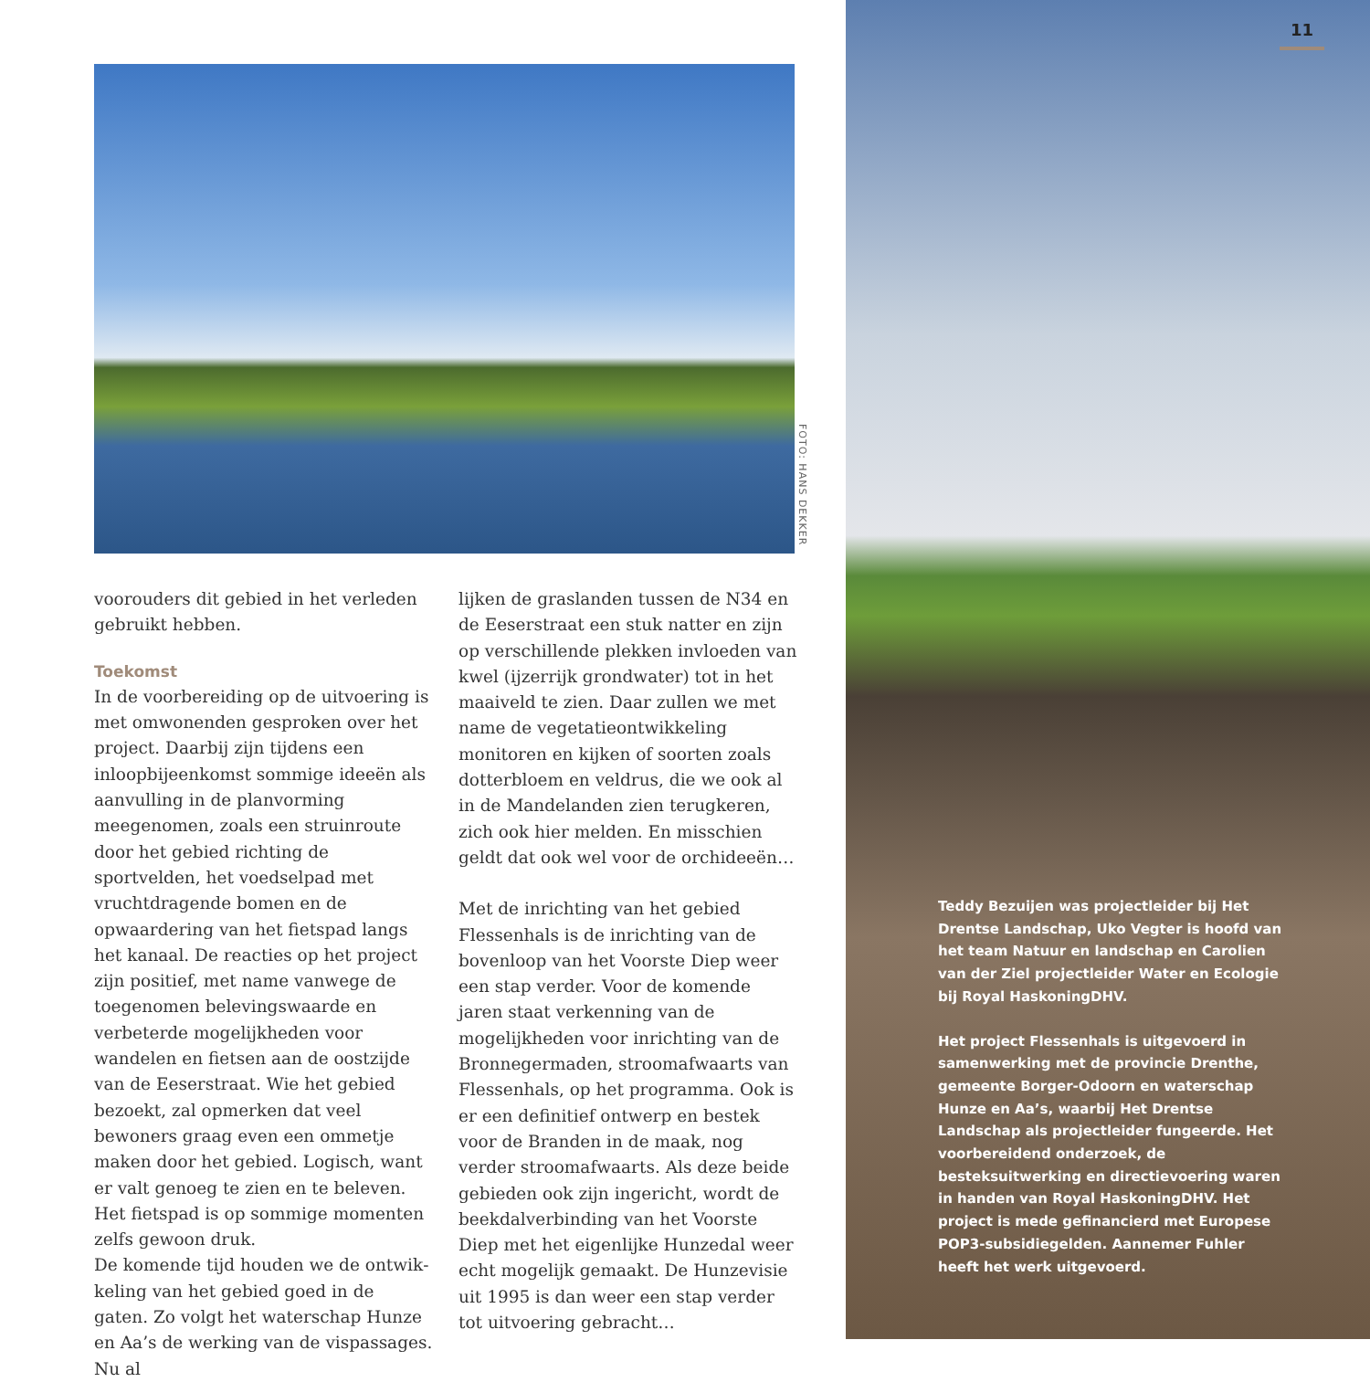FOTO: HANS DEKKER
voorouders dit gebied in het verleden gebruikt hebben.
Toekomst
In de voorbereiding op de uitvoering is met omwonenden gesproken over het project. Daarbij zijn tijdens een inloopbij­eenkomst sommige ideeën als aanvulling in de planvorming meegenomen, zoals een struinroute door het gebied richting de sportvelden, het voedselpad met vruchtdragende bomen en de opwaarde­ring van het fietspad langs het kanaal. De reacties op het project zijn positief, met name vanwege de toegenomen belevings­waarde en verbeterde mogelijkheden voor wandelen en fietsen aan de oostzijde van de Eeserstraat. Wie het gebied bezoekt, zal opmerken dat veel bewoners graag even een ommetje maken door het gebied. Logisch, want er valt genoeg te zien en te beleven. Het fietspad is op sommige momenten zelfs gewoon druk.
De komende tijd houden we de ontwik­keling van het gebied goed in de gaten. Zo volgt het waterschap Hunze en Aa’s de werking van de vispassages. Nu al
lijken de graslanden tussen de N34 en de Eeserstraat een stuk natter en zijn op verschillende plekken invloeden van kwel (ijzerrijk grondwater) tot in het maaiveld te zien. Daar zullen we met name de vegetatieontwikkeling monitoren en kijken of soorten zoals dotterbloem en veldrus, die we ook al in de Mandelanden zien terugkeren, zich ook hier melden. En misschien geldt dat ook wel voor de orchideeën…
Met de inrichting van het gebied Flessen­hals is de inrichting van de bovenloop van het Voorste Diep weer een stap verder. Voor de komende jaren staat verkenning van de mogelijkheden voor inrichting van de Bronnegermaden, stroomafwaarts van Flessenhals, op het programma. Ook is er een definitief ontwerp en bestek voor de Branden in de maak, nog verder stroom­afwaarts. Als deze beide gebieden ook zijn ingericht, wordt de beekdalverbinding van het Voorste Diep met het eigenlijke Hunzedal weer echt mogelijk gemaakt. De Hunzevisie uit 1995 is dan weer een stap verder tot uitvoering gebracht…
11
Teddy Bezuijen was projectleider bij Het Drentse Landschap, Uko Vegter is hoofd van het team Natuur en landschap en Carolien van der Ziel projectleider Water en Ecologie bij Royal HaskoningDHV.
Het project Flessenhals is uitgevoerd in samenwerking met de provincie Drenthe, gemeente Borger-Odoorn en waterschap Hunze en Aa’s, waarbij Het Drentse Landschap als projectleider fungeerde. Het voorbereidend onderzoek, de besteksuitwerking en directievoering waren in handen van Royal HaskoningDHV. Het project is mede gefinancierd met Europese POP3-subsidiegelden. Aannemer Fuhler heeft het werk uitgevoerd.